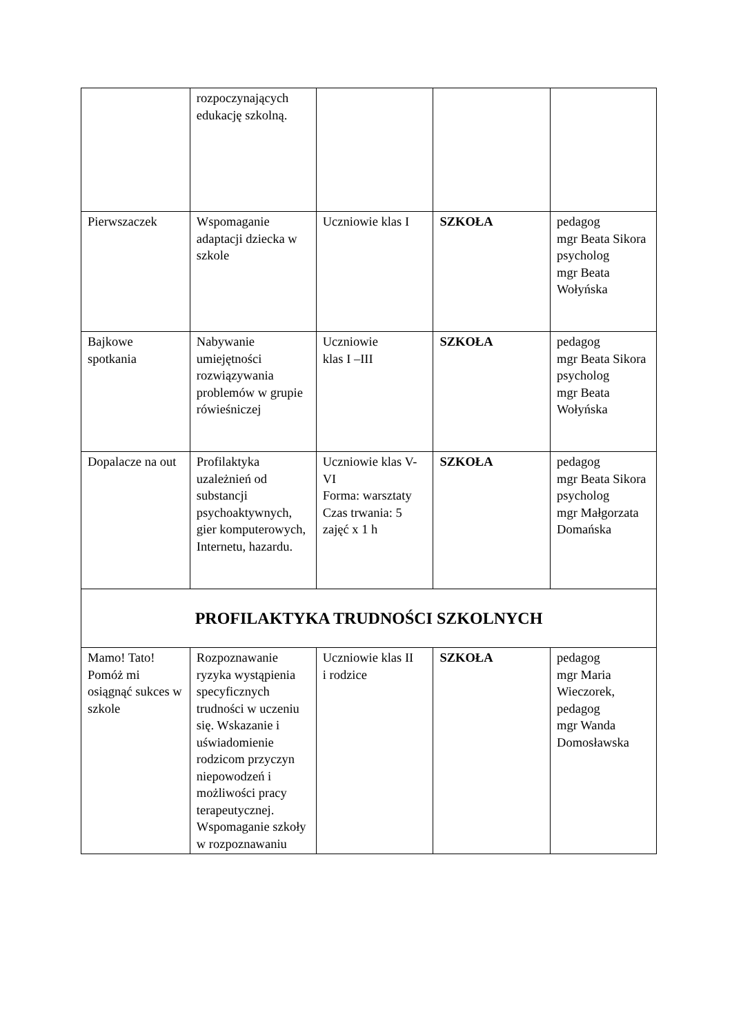| | rozpoczynających edukację szkolną. | | | |
| Pierwszaczek | Wspomaganie adaptacji dziecka w szkole | Uczniowie klas I | SZKOŁA | pedagog mgr Beata Sikora psycholog mgr Beata Wołyńska |
| Bajkowe spotkania | Nabywanie umiejętności rozwiązywania problemów w grupie rówieśniczej | Uczniowie klas I –III | SZKOŁA | pedagog mgr Beata Sikora psycholog mgr Beata Wołyńska |
| Dopalacze na out | Profilaktyka uzależnień od substancji psychoaktywnych, gier komputerowych, Internetu, hazardu. | Uczniowie klas V-VI Forma: warsztaty Czas trwania: 5 zajęć x 1 h | SZKOŁA | pedagog mgr Beata Sikora psycholog mgr Małgorzata Domańska |
| PROFILAKTYKA TRUDNOŚCI SZKOLNYCH | | | | |
| Mamo! Tato! Pomóż mi osiągnąć sukces w szkole | Rozpoznawanie ryzyka wystąpienia specyficznych trudności w uczeniu się. Wskazanie i uświadomienie rodzicom przyczyn niepowodzeń i możliwości pracy terapeutycznej. Wspomaganie szkoły w rozpoznawaniu | Uczniowie klas II i rodzice | SZKOŁA | pedagog mgr Maria Wieczorek, pedagog mgr Wanda Domosławska |